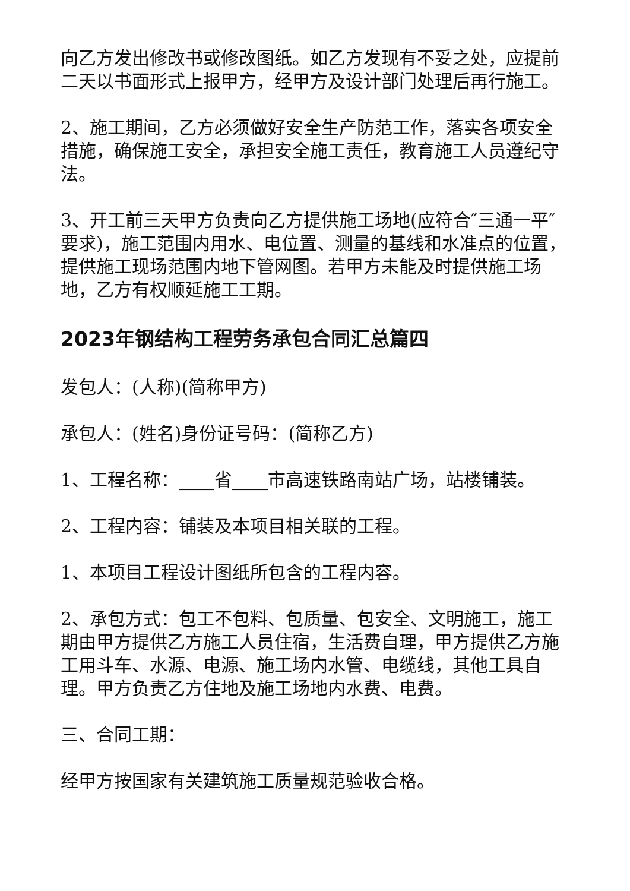向乙方发出修改书或修改图纸。如乙方发现有不妥之处，应提前二天以书面形式上报甲方，经甲方及设计部门处理后再行施工。
2、施工期间，乙方必须做好安全生产防范工作，落实各项安全措施，确保施工安全，承担安全施工责任，教育施工人员遵纪守法。
3、开工前三天甲方负责向乙方提供施工场地(应符合″三通一平″要求)，施工范围内用水、电位置、测量的基线和水准点的位置，提供施工现场范围内地下管网图。若甲方未能及时提供施工场地，乙方有权顺延施工工期。
2023年钢结构工程劳务承包合同汇总篇四
发包人：(人称)(简称甲方)
承包人：(姓名)身份证号码：(简称乙方)
1、工程名称：____省____市高速铁路南站广场，站楼铺装。
2、工程内容：铺装及本项目相关联的工程。
1、本项目工程设计图纸所包含的工程内容。
2、承包方式：包工不包料、包质量、包安全、文明施工，施工期由甲方提供乙方施工人员住宿，生活费自理，甲方提供乙方施工用斗车、水源、电源、施工场内水管、电缆线，其他工具自理。甲方负责乙方住地及施工场地内水费、电费。
三、合同工期：
经甲方按国家有关建筑施工质量规范验收合格。